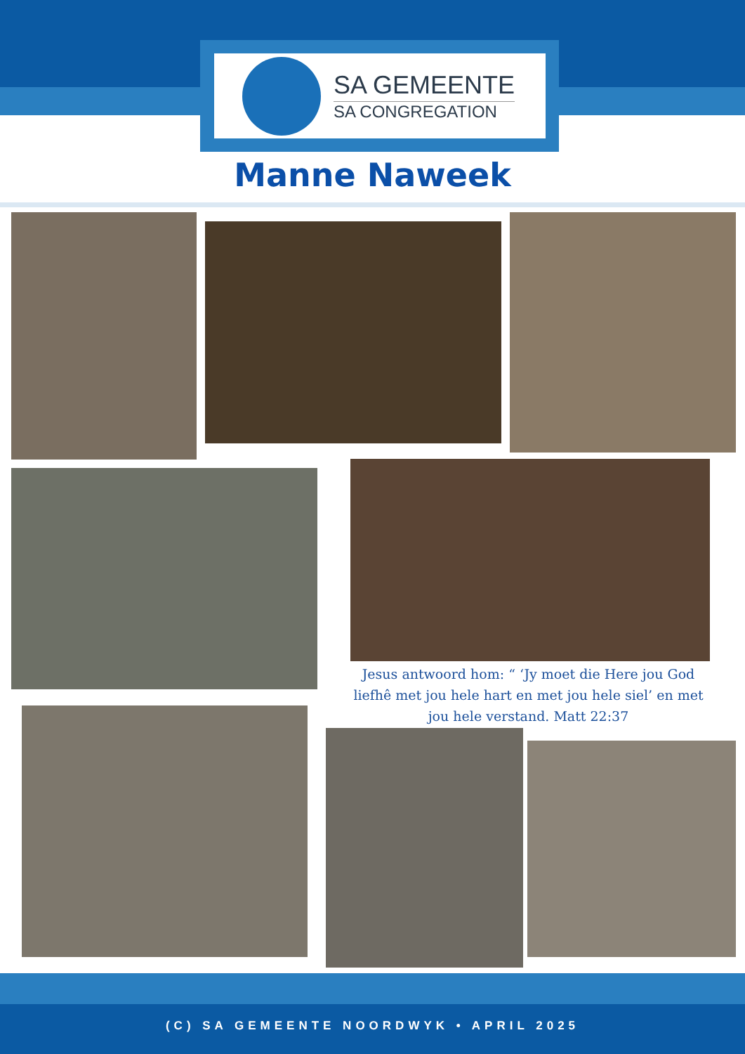SA GEMEENTE
SA CONGREGATION
Manne Naweek
Jesus antwoord hom: “ ‘Jy moet die Here jou God liefhê met jou hele hart en met jou hele siel’ en met jou hele verstand. Matt 22:37
(C) SA GEMEENTE NOORDWYK • APRIL 2025